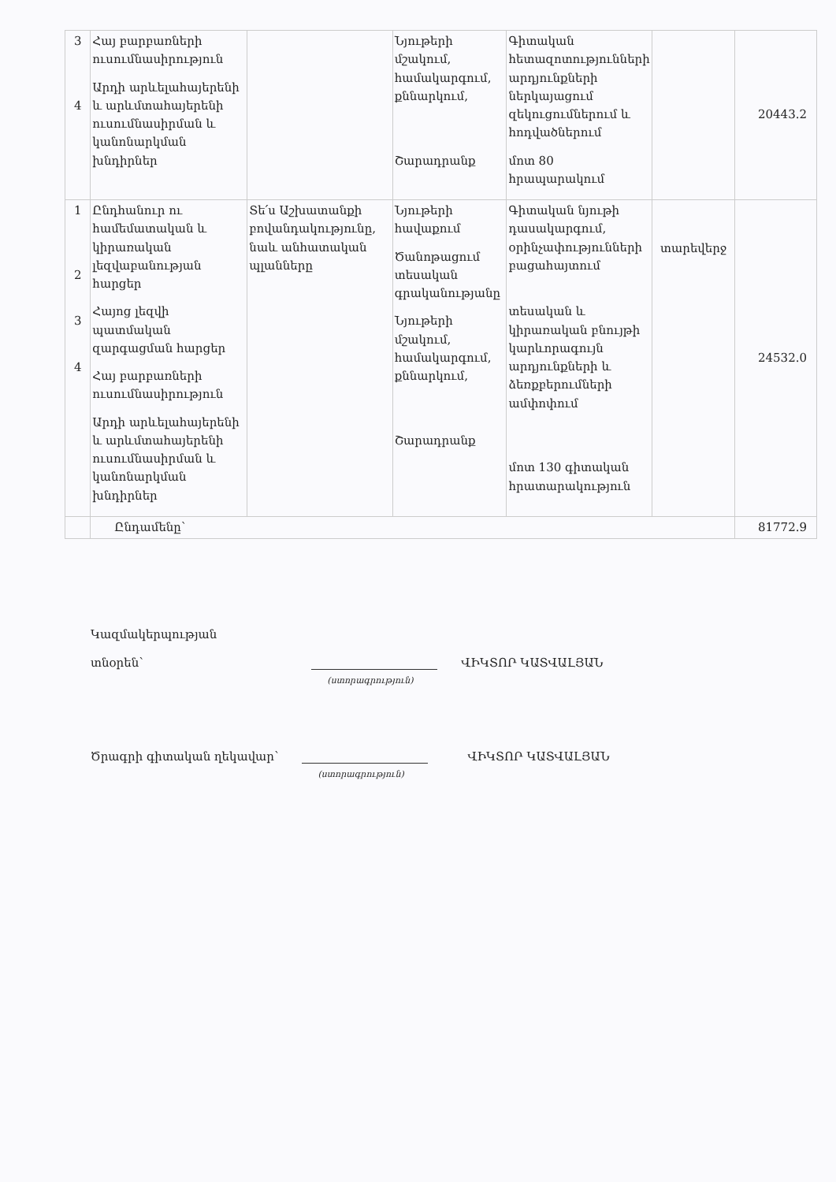| 3 4 | Հայ բարբառների ուսումնասիրություն Արդի արևելահայերենի և արևմտահայերենի ուսումնասիրման և կանոնարկման խնդիրներ | | Նյութերի մշակում, համակարգում, քննարկում, Շարադրանք | Գիտական հետազոտությունների արդյունքների ներկայացում զեկուցումներում և հոդվածներում մոտ 80 հրապարակում | | 20443.2 |
| 1 2 3 4 | Ընդհանուր ու համեմատական և կիրառական լեզվաբանության հարցեր Հայոց լեզվի պատմական զարգացման հարցեր Հայ բարբառների ուսումնասիրություն Արդի արևելահայերենի և արևմտահայերենի ուսումնասիրման և կանոնարկման խնդիրներ | Տե՛ս Աշխատանքի բովանդակությունը, նաև անհատական պլանները | Նյութերի հավաքում Ծանոթացում տեսական գրականությանը Նյութերի մշակում, համակարգում, քննարկում, Շարադրանք | Գիտական նյութի դասակարգում, օրինչափությունների բացահայտում տեսական և կիրառական բնույթի կարևորագույն արդյունքների և ձեռքբերումների ամփոփում մոտ 130 գիտական հրատարակություն | տարեվերջ | 24532.0 |
| | Ընդամենը՝ | | | | | 81772.9 |
Կազմակերպության
տնօրեն՝
(ստորագրություն)
ՎԻԿՏՈՐ ԿԱՏՎԱԼՅԱՆ
Ծրագրի գիտական ղեկավար՝
(ստորագրություն)
ՎԻԿՏՈՐ ԿԱՏՎԱԼՅԱՆ